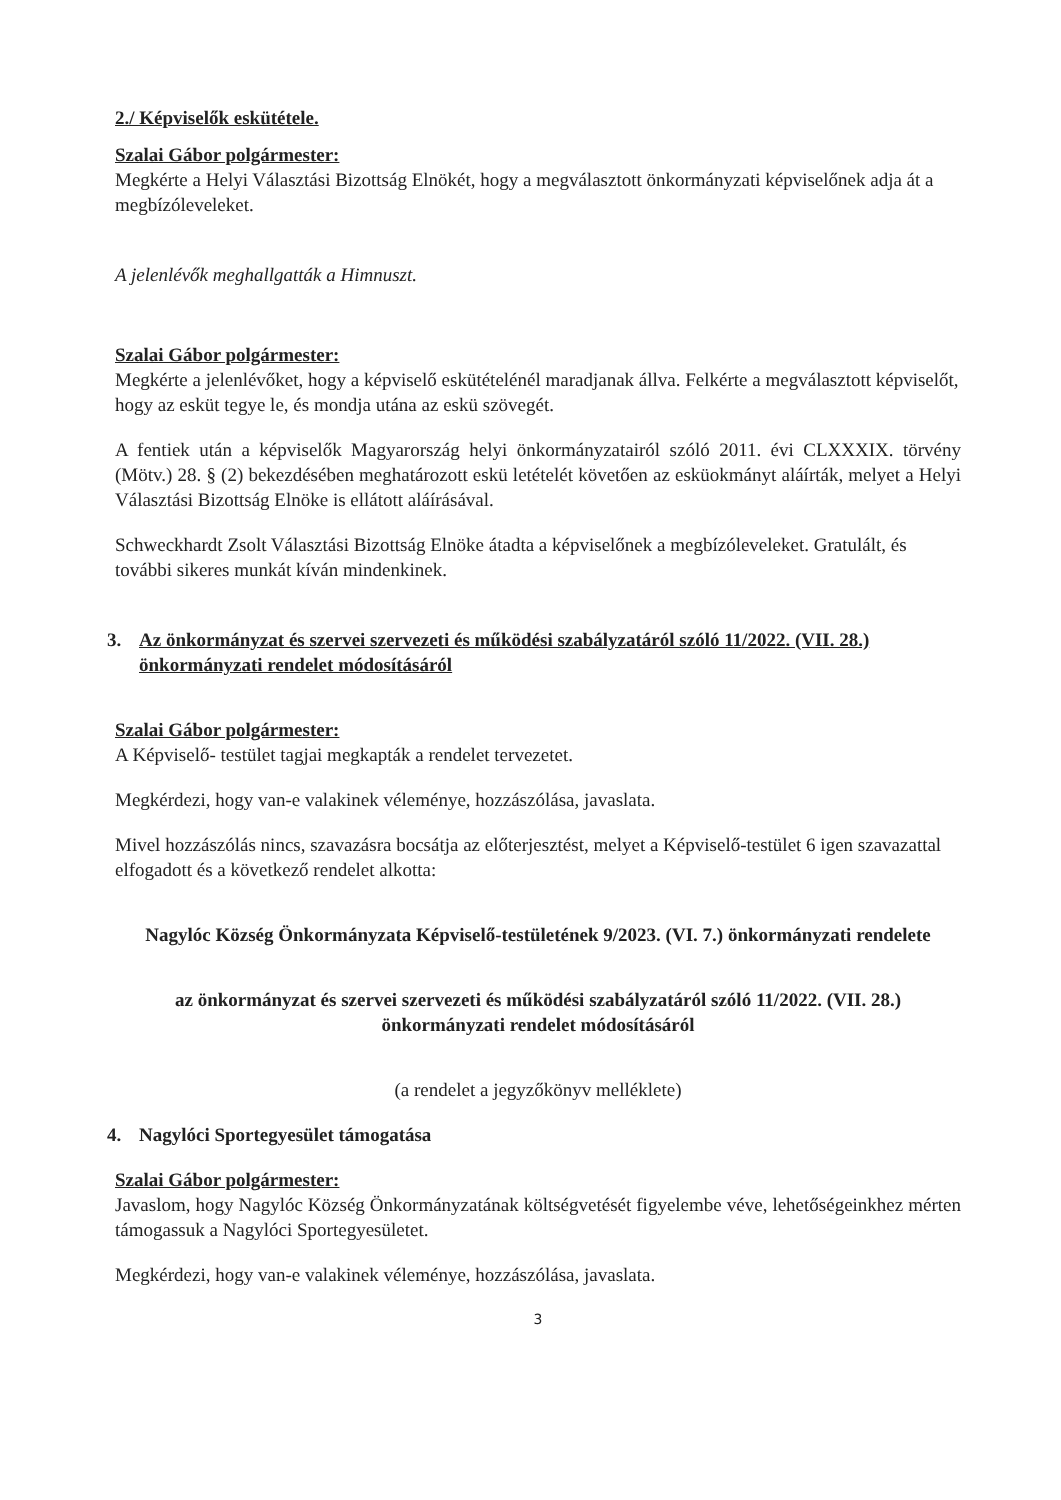2./ Képviselők eskütétele.
Szalai Gábor polgármester:
Megkérte a Helyi Választási Bizottság Elnökét, hogy a megválasztott önkormányzati képviselőnek adja át a megbízóleveleket.
A jelenlévők meghallgatták a Himnuszt.
Szalai Gábor polgármester:
Megkérte a jelenlévőket, hogy a képviselő eskütételénél maradjanak állva. Felkérte a megválasztott képviselőt, hogy az esküt tegye le, és mondja utána az eskü szövegét.
A fentiek után a képviselők Magyarország helyi önkormányzatairól szóló 2011. évi CLXXXIX. törvény (Mötv.) 28. § (2) bekezdésében meghatározott eskü letételét követően az esküokmányt aláírták, melyet a Helyi Választási Bizottság Elnöke is ellátott aláírásával.
Schweckhardt Zsolt Választási Bizottság Elnöke átadta a képviselőnek a megbízóleveleket. Gratulált, és további sikeres munkát kíván mindenkinek.
3. Az önkormányzat és szervei szervezeti és működési szabályzatáról szóló 11/2022. (VII. 28.) önkormányzati rendelet módosításáról
Szalai Gábor polgármester:
A Képviselő- testület tagjai megkapták a rendelet tervezetet.
Megkérdezi, hogy van-e valakinek véleménye, hozzászólása, javaslata.
Mivel hozzászólás nincs, szavazásra bocsátja az előterjesztést, melyet a Képviselő-testület 6 igen szavazattal elfogadott és a következő rendelet alkotta:
Nagylóc Község Önkormányzata Képviselő-testületének 9/2023. (VI. 7.) önkormányzati rendelete
az önkormányzat és szervei szervezeti és működési szabályzatáról szóló 11/2022. (VII. 28.) önkormányzati rendelet módosításáról
(a rendelet a jegyzőkönyv melléklete)
4. Nagylóci Sportegyesület támogatása
Szalai Gábor polgármester:
Javaslom, hogy Nagylóc Község Önkormányzatának költségvetését figyelembe véve, lehetőségeinkhez mérten támogassuk a Nagylóci Sportegyesületet.
Megkérdezi, hogy van-e valakinek véleménye, hozzászólása, javaslata.
3